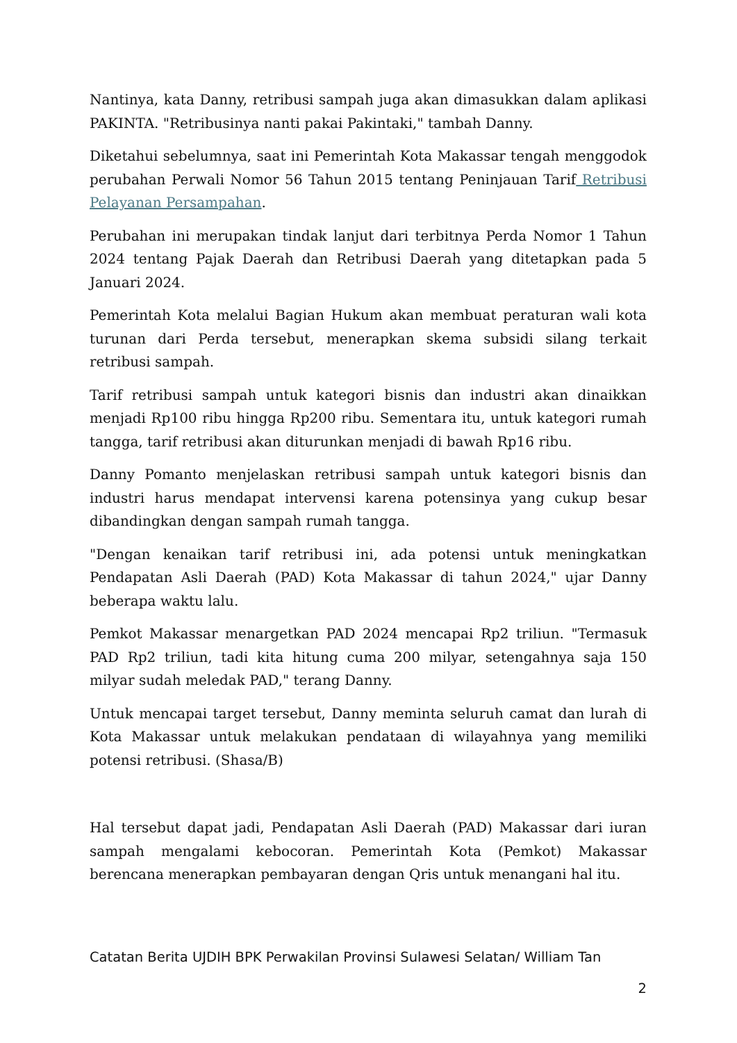Nantinya, kata Danny, retribusi sampah juga akan dimasukkan dalam aplikasi PAKINTA. "Retribusinya nanti pakai Pakintaki," tambah Danny.
Diketahui sebelumnya, saat ini Pemerintah Kota Makassar tengah menggodok perubahan Perwali Nomor 56 Tahun 2015 tentang Peninjauan Tarif Retribusi Pelayanan Persampahan.
Perubahan ini merupakan tindak lanjut dari terbitnya Perda Nomor 1 Tahun 2024 tentang Pajak Daerah dan Retribusi Daerah yang ditetapkan pada 5 Januari 2024.
Pemerintah Kota melalui Bagian Hukum akan membuat peraturan wali kota turunan dari Perda tersebut, menerapkan skema subsidi silang terkait retribusi sampah.
Tarif retribusi sampah untuk kategori bisnis dan industri akan dinaikkan menjadi Rp100 ribu hingga Rp200 ribu. Sementara itu, untuk kategori rumah tangga, tarif retribusi akan diturunkan menjadi di bawah Rp16 ribu.
Danny Pomanto menjelaskan retribusi sampah untuk kategori bisnis dan industri harus mendapat intervensi karena potensinya yang cukup besar dibandingkan dengan sampah rumah tangga.
"Dengan kenaikan tarif retribusi ini, ada potensi untuk meningkatkan Pendapatan Asli Daerah (PAD) Kota Makassar di tahun 2024," ujar Danny beberapa waktu lalu.
Pemkot Makassar menargetkan PAD 2024 mencapai Rp2 triliun. "Termasuk PAD Rp2 triliun, tadi kita hitung cuma 200 milyar, setengahnya saja 150 milyar sudah meledak PAD," terang Danny.
Untuk mencapai target tersebut, Danny meminta seluruh camat dan lurah di Kota Makassar untuk melakukan pendataan di wilayahnya yang memiliki potensi retribusi. (Shasa/B)
Hal tersebut dapat jadi, Pendapatan Asli Daerah (PAD) Makassar dari iuran sampah mengalami kebocoran. Pemerintah Kota (Pemkot) Makassar berencana menerapkan pembayaran dengan Qris untuk menangani hal itu.
Catatan Berita UJDIH BPK Perwakilan Provinsi Sulawesi Selatan/ William Tan
2